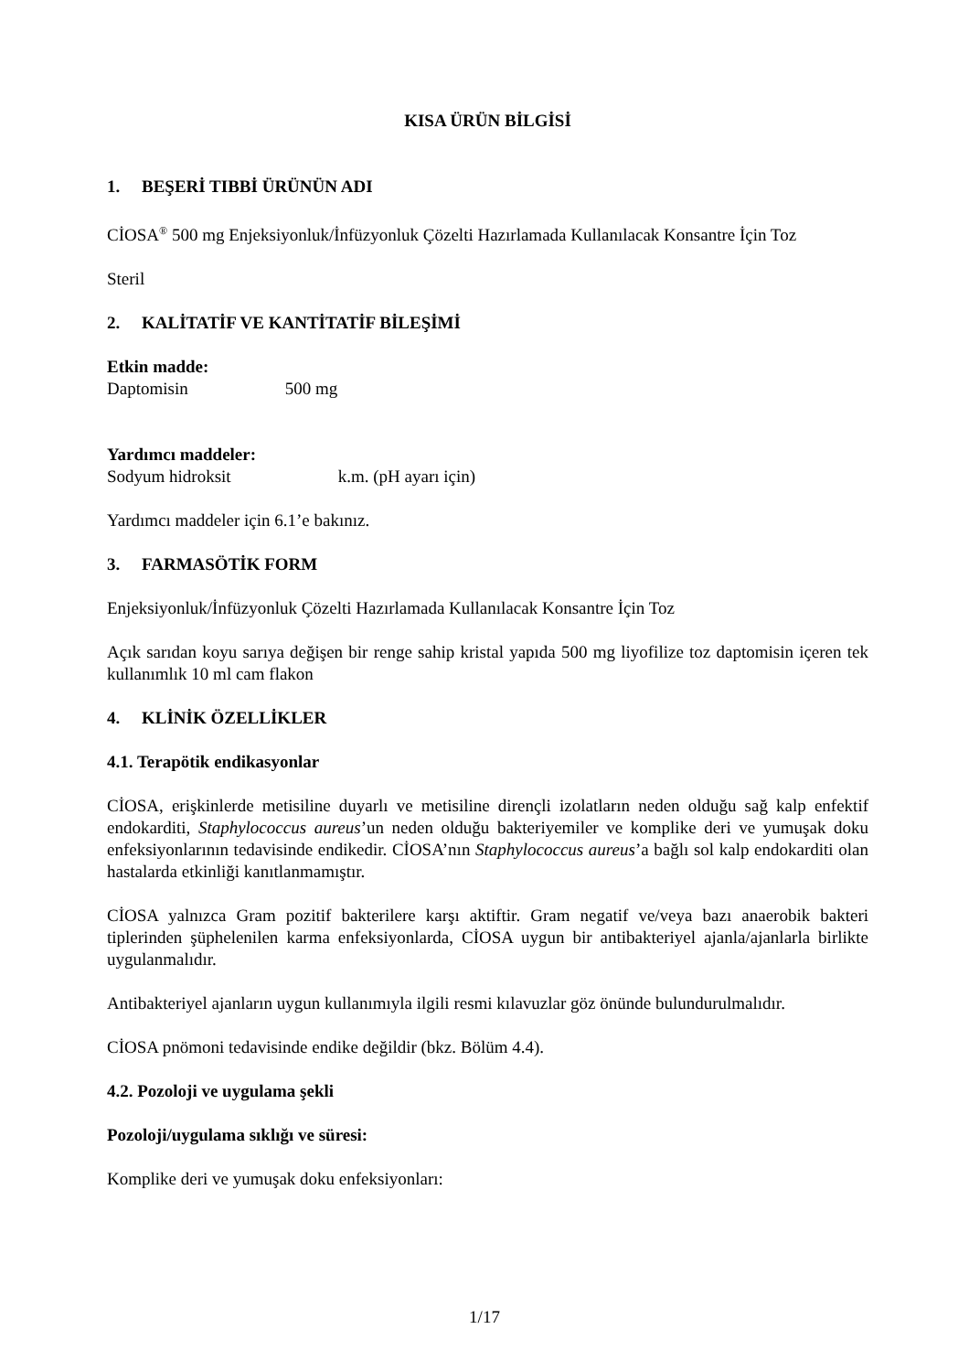KISA ÜRÜN BİLGİSİ
1. BEŞERİ TIBBİ ÜRÜNÜN ADI
CİOSA<sup>®</sup> 500 mg Enjeksiyonluk/İnfüzyonluk Çözelti Hazırlamada Kullanılacak Konsantre İçin Toz
Steril
2. KALİTATİF VE KANTİTATİF BİLEŞİMİ
Etkin madde:
Daptomisin 500 mg
Yardımcı maddeler:
Sodyum hidroksit k.m. (pH ayarı için)
Yardımcı maddeler için 6.1’e bakınız.
3. FARMASÖTİK FORM
Enjeksiyonluk/İnfüzyonluk Çözelti Hazırlamada Kullanılacak Konsantre İçin Toz
Açık sarıdan koyu sarıya değişen bir renge sahip kristal yapıda 500 mg liyofilize toz daptomisin içeren tek kullanımlık 10 ml cam flakon
4. KLİNİK ÖZELLİKLER
4.1. Terapötik endikasyonlar
CİOSA, erişkinlerde metisiline duyarlı ve metisiline dirençli izolatların neden olduğu sağ kalp enfektif endokarditi, Staphylococcus aureus’un neden olduğu bakteriyemiler ve komplike deri ve yumuşak doku enfeksiyonlarının tedavisinde endikedir. CİOSA’nın Staphylococcus aureus’a bağlı sol kalp endokarditi olan hastalarda etkinliği kanıtlanmamıştır.
CİOSA yalnızca Gram pozitif bakterilere karşı aktiftir. Gram negatif ve/veya bazı anaerobik bakteri tiplerinden şüphelenilen karma enfeksiyonlarda, CİOSA uygun bir antibakteriyel ajanla/ajanlarla birlikte uygulanmalıdır.
Antibakteriyel ajanların uygun kullanımıyla ilgili resmi kılavuzlar göz önünde bulundurulmalıdır.
CİOSA pnömoni tedavisinde endike değildir (bkz. Bölüm 4.4).
4.2. Pozoloji ve uygulama şekli
Pozoloji/uygulama sıklığı ve süresi:
Komplike deri ve yumuşak doku enfeksiyonları:
1/17